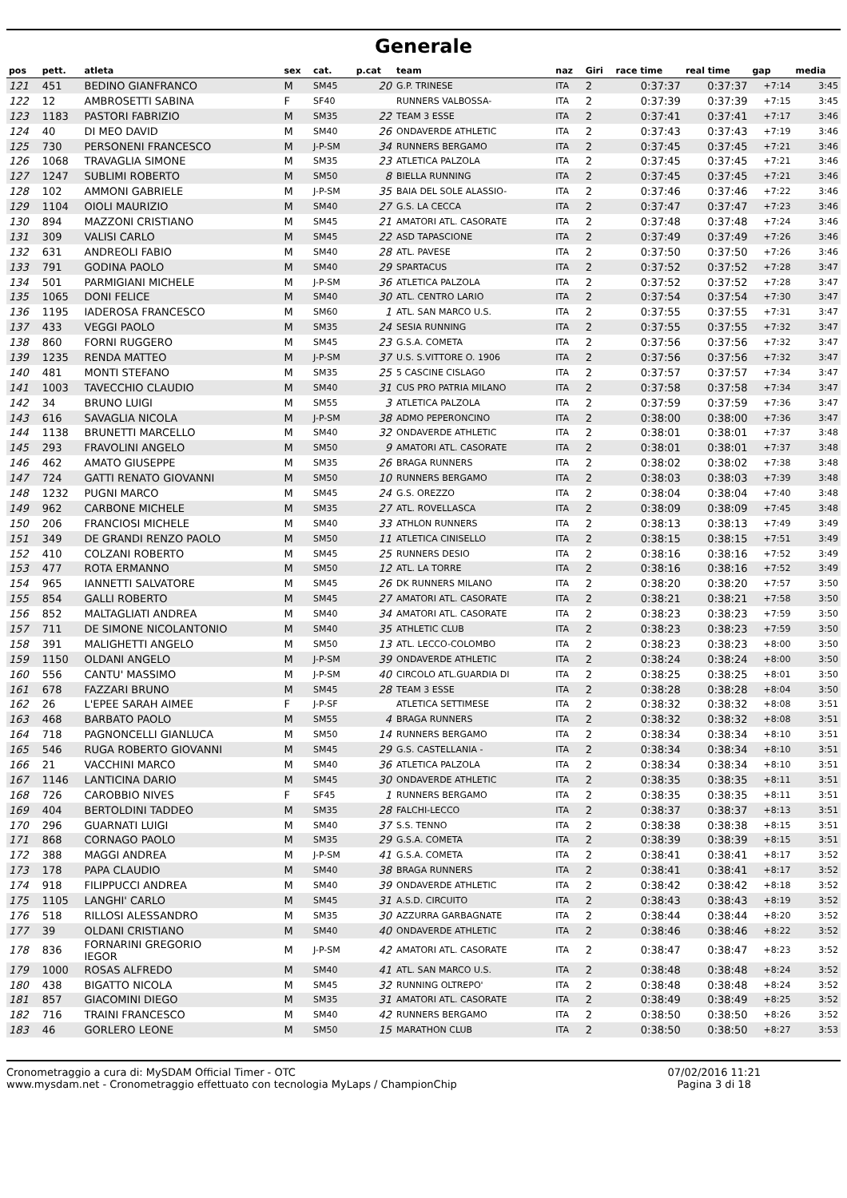Generale
| pos | pett. | atleta | sex | cat. | p.cat | team | naz | Giri | race time | real time | gap | media |
| --- | --- | --- | --- | --- | --- | --- | --- | --- | --- | --- | --- | --- |
| 121 | 451 | BEDINO GIANFRANCO | M | SM45 | 20 | G.P. TRINESE | ITA | 2 | 0:37:37 | 0:37:37 | +7:14 | 3:45 |
| 122 | 12 | AMBROSETTI SABINA | F | SF40 | | RUNNERS VALBOSSA- | ITA | 2 | 0:37:39 | 0:37:39 | +7:15 | 3:45 |
| 123 | 1183 | PASTORI FABRIZIO | M | SM35 | 22 | TEAM 3 ESSE | ITA | 2 | 0:37:41 | 0:37:41 | +7:17 | 3:46 |
| 124 | 40 | DI MEO DAVID | M | SM40 | 26 | ONDAVERDE ATHLETIC | ITA | 2 | 0:37:43 | 0:37:43 | +7:19 | 3:46 |
| 125 | 730 | PERSONENI FRANCESCO | M | J-P-SM | 34 | RUNNERS BERGAMO | ITA | 2 | 0:37:45 | 0:37:45 | +7:21 | 3:46 |
| 126 | 1068 | TRAVAGLIA SIMONE | M | SM35 | 23 | ATLETICA PALZOLA | ITA | 2 | 0:37:45 | 0:37:45 | +7:21 | 3:46 |
| 127 | 1247 | SUBLIMI ROBERTO | M | SM50 | 8 | BIELLA RUNNING | ITA | 2 | 0:37:45 | 0:37:45 | +7:21 | 3:46 |
| 128 | 102 | AMMONI GABRIELE | M | J-P-SM | 35 | BAIA DEL SOLE ALASSIO- | ITA | 2 | 0:37:46 | 0:37:46 | +7:22 | 3:46 |
| 129 | 1104 | OIOLI MAURIZIO | M | SM40 | 27 | G.S. LA CECCA | ITA | 2 | 0:37:47 | 0:37:47 | +7:23 | 3:46 |
| 130 | 894 | MAZZONI CRISTIANO | M | SM45 | 21 | AMATORI ATL. CASORATE | ITA | 2 | 0:37:48 | 0:37:48 | +7:24 | 3:46 |
| 131 | 309 | VALISI CARLO | M | SM45 | 22 | ASD TAPASCIONE | ITA | 2 | 0:37:49 | 0:37:49 | +7:26 | 3:46 |
| 132 | 631 | ANDREOLI FABIO | M | SM40 | 28 | ATL. PAVESE | ITA | 2 | 0:37:50 | 0:37:50 | +7:26 | 3:46 |
| 133 | 791 | GODINA PAOLO | M | SM40 | 29 | SPARTACUS | ITA | 2 | 0:37:52 | 0:37:52 | +7:28 | 3:47 |
| 134 | 501 | PARMIGIANI MICHELE | M | J-P-SM | 36 | ATLETICA PALZOLA | ITA | 2 | 0:37:52 | 0:37:52 | +7:28 | 3:47 |
| 135 | 1065 | DONI FELICE | M | SM40 | 30 | ATL. CENTRO LARIO | ITA | 2 | 0:37:54 | 0:37:54 | +7:30 | 3:47 |
| 136 | 1195 | IADEROSA FRANCESCO | M | SM60 | 1 | ATL. SAN MARCO U.S. | ITA | 2 | 0:37:55 | 0:37:55 | +7:31 | 3:47 |
| 137 | 433 | VEGGI PAOLO | M | SM35 | 24 | SESIA RUNNING | ITA | 2 | 0:37:55 | 0:37:55 | +7:32 | 3:47 |
| 138 | 860 | FORNI RUGGERO | M | SM45 | 23 | G.S.A. COMETA | ITA | 2 | 0:37:56 | 0:37:56 | +7:32 | 3:47 |
| 139 | 1235 | RENDA MATTEO | M | J-P-SM | 37 | U.S. S.VITTORE O. 1906 | ITA | 2 | 0:37:56 | 0:37:56 | +7:32 | 3:47 |
| 140 | 481 | MONTI STEFANO | M | SM35 | 25 | 5 CASCINE CISLAGO | ITA | 2 | 0:37:57 | 0:37:57 | +7:34 | 3:47 |
| 141 | 1003 | TAVECCHIO CLAUDIO | M | SM40 | 31 | CUS PRO PATRIA MILANO | ITA | 2 | 0:37:58 | 0:37:58 | +7:34 | 3:47 |
| 142 | 34 | BRUNO LUIGI | M | SM55 | 3 | ATLETICA PALZOLA | ITA | 2 | 0:37:59 | 0:37:59 | +7:36 | 3:47 |
| 143 | 616 | SAVAGLIA NICOLA | M | J-P-SM | 38 | ADMO PEPERONCINO | ITA | 2 | 0:38:00 | 0:38:00 | +7:36 | 3:47 |
| 144 | 1138 | BRUNETTI MARCELLO | M | SM40 | 32 | ONDAVERDE ATHLETIC | ITA | 2 | 0:38:01 | 0:38:01 | +7:37 | 3:48 |
| 145 | 293 | FRAVOLINI ANGELO | M | SM50 | 9 | AMATORI ATL. CASORATE | ITA | 2 | 0:38:01 | 0:38:01 | +7:37 | 3:48 |
| 146 | 462 | AMATO GIUSEPPE | M | SM35 | 26 | BRAGA RUNNERS | ITA | 2 | 0:38:02 | 0:38:02 | +7:38 | 3:48 |
| 147 | 724 | GATTI RENATO GIOVANNI | M | SM50 | 10 | RUNNERS BERGAMO | ITA | 2 | 0:38:03 | 0:38:03 | +7:39 | 3:48 |
| 148 | 1232 | PUGNI MARCO | M | SM45 | 24 | G.S. OREZZO | ITA | 2 | 0:38:04 | 0:38:04 | +7:40 | 3:48 |
| 149 | 962 | CARBONE MICHELE | M | SM35 | 27 | ATL. ROVELLASCA | ITA | 2 | 0:38:09 | 0:38:09 | +7:45 | 3:48 |
| 150 | 206 | FRANCIOSI MICHELE | M | SM40 | 33 | ATHLON RUNNERS | ITA | 2 | 0:38:13 | 0:38:13 | +7:49 | 3:49 |
| 151 | 349 | DE GRANDI RENZO PAOLO | M | SM50 | 11 | ATLETICA CINISELLO | ITA | 2 | 0:38:15 | 0:38:15 | +7:51 | 3:49 |
| 152 | 410 | COLZANI ROBERTO | M | SM45 | 25 | RUNNERS DESIO | ITA | 2 | 0:38:16 | 0:38:16 | +7:52 | 3:49 |
| 153 | 477 | ROTA ERMANNO | M | SM50 | 12 | ATL. LA TORRE | ITA | 2 | 0:38:16 | 0:38:16 | +7:52 | 3:49 |
| 154 | 965 | IANNETTI SALVATORE | M | SM45 | 26 | DK RUNNERS MILANO | ITA | 2 | 0:38:20 | 0:38:20 | +7:57 | 3:50 |
| 155 | 854 | GALLI ROBERTO | M | SM45 | 27 | AMATORI ATL. CASORATE | ITA | 2 | 0:38:21 | 0:38:21 | +7:58 | 3:50 |
| 156 | 852 | MALTAGLIATI ANDREA | M | SM40 | 34 | AMATORI ATL. CASORATE | ITA | 2 | 0:38:23 | 0:38:23 | +7:59 | 3:50 |
| 157 | 711 | DE SIMONE NICOLANTONIO | M | SM40 | 35 | ATHLETIC CLUB | ITA | 2 | 0:38:23 | 0:38:23 | +7:59 | 3:50 |
| 158 | 391 | MALIGHETTI ANGELO | M | SM50 | 13 | ATL. LECCO-COLOMBO | ITA | 2 | 0:38:23 | 0:38:23 | +8:00 | 3:50 |
| 159 | 1150 | OLDANI ANGELO | M | J-P-SM | 39 | ONDAVERDE ATHLETIC | ITA | 2 | 0:38:24 | 0:38:24 | +8:00 | 3:50 |
| 160 | 556 | CANTU' MASSIMO | M | J-P-SM | 40 | CIRCOLO ATL.GUARDIA DI | ITA | 2 | 0:38:25 | 0:38:25 | +8:01 | 3:50 |
| 161 | 678 | FAZZARI BRUNO | M | SM45 | 28 | TEAM 3 ESSE | ITA | 2 | 0:38:28 | 0:38:28 | +8:04 | 3:50 |
| 162 | 26 | L'EPEE SARAH AIMEE | F | J-P-SF | | ATLETICA SETTIMESE | ITA | 2 | 0:38:32 | 0:38:32 | +8:08 | 3:51 |
| 163 | 468 | BARBATO PAOLO | M | SM55 | 4 | BRAGA RUNNERS | ITA | 2 | 0:38:32 | 0:38:32 | +8:08 | 3:51 |
| 164 | 718 | PAGNONCELLI GIANLUCA | M | SM50 | 14 | RUNNERS BERGAMO | ITA | 2 | 0:38:34 | 0:38:34 | +8:10 | 3:51 |
| 165 | 546 | RUGA ROBERTO GIOVANNI | M | SM45 | 29 | G.S. CASTELLANIA - | ITA | 2 | 0:38:34 | 0:38:34 | +8:10 | 3:51 |
| 166 | 21 | VACCHINI MARCO | M | SM40 | 36 | ATLETICA PALZOLA | ITA | 2 | 0:38:34 | 0:38:34 | +8:10 | 3:51 |
| 167 | 1146 | LANTICINA DARIO | M | SM45 | 30 | ONDAVERDE ATHLETIC | ITA | 2 | 0:38:35 | 0:38:35 | +8:11 | 3:51 |
| 168 | 726 | CAROBBIO NIVES | F | SF45 | 1 | RUNNERS BERGAMO | ITA | 2 | 0:38:35 | 0:38:35 | +8:11 | 3:51 |
| 169 | 404 | BERTOLDINI TADDEO | M | SM35 | 28 | FALCHI-LECCO | ITA | 2 | 0:38:37 | 0:38:37 | +8:13 | 3:51 |
| 170 | 296 | GUARNATI LUIGI | M | SM40 | 37 | S.S. TENNO | ITA | 2 | 0:38:38 | 0:38:38 | +8:15 | 3:51 |
| 171 | 868 | CORNAGO PAOLO | M | SM35 | 29 | G.S.A. COMETA | ITA | 2 | 0:38:39 | 0:38:39 | +8:15 | 3:51 |
| 172 | 388 | MAGGI ANDREA | M | J-P-SM | 41 | G.S.A. COMETA | ITA | 2 | 0:38:41 | 0:38:41 | +8:17 | 3:52 |
| 173 | 178 | PAPA CLAUDIO | M | SM40 | 38 | BRAGA RUNNERS | ITA | 2 | 0:38:41 | 0:38:41 | +8:17 | 3:52 |
| 174 | 918 | FILIPPUCCI ANDREA | M | SM40 | 39 | ONDAVERDE ATHLETIC | ITA | 2 | 0:38:42 | 0:38:42 | +8:18 | 3:52 |
| 175 | 1105 | LANGHI' CARLO | M | SM45 | 31 | A.S.D. CIRCUITO | ITA | 2 | 0:38:43 | 0:38:43 | +8:19 | 3:52 |
| 176 | 518 | RILLOSI ALESSANDRO | M | SM35 | 30 | AZZURRA GARBAGNATE | ITA | 2 | 0:38:44 | 0:38:44 | +8:20 | 3:52 |
| 177 | 39 | OLDANI CRISTIANO | M | SM40 | 40 | ONDAVERDE ATHLETIC | ITA | 2 | 0:38:46 | 0:38:46 | +8:22 | 3:52 |
| 178 | 836 | FORNARINI GREGORIO IEGOR | M | J-P-SM | 42 | AMATORI ATL. CASORATE | ITA | 2 | 0:38:47 | 0:38:47 | +8:23 | 3:52 |
| 179 | 1000 | ROSAS ALFREDO | M | SM40 | 41 | ATL. SAN MARCO U.S. | ITA | 2 | 0:38:48 | 0:38:48 | +8:24 | 3:52 |
| 180 | 438 | BIGATTO NICOLA | M | SM45 | 32 | RUNNING OLTREPO' | ITA | 2 | 0:38:48 | 0:38:48 | +8:24 | 3:52 |
| 181 | 857 | GIACOMINI DIEGO | M | SM35 | 31 | AMATORI ATL. CASORATE | ITA | 2 | 0:38:49 | 0:38:49 | +8:25 | 3:52 |
| 182 | 716 | TRAINI FRANCESCO | M | SM40 | 42 | RUNNERS BERGAMO | ITA | 2 | 0:38:50 | 0:38:50 | +8:26 | 3:52 |
| 183 | 46 | GORLERO LEONE | M | SM50 | 15 | MARATHON CLUB | ITA | 2 | 0:38:50 | 0:38:50 | +8:27 | 3:53 |
Cronometraggio a cura di: MySDAM Official Timer - OTC
www.mysdam.net - Cronometraggio effettuato con tecnologia MyLaps / ChampionChip
07/02/2016 11:21
Pagina 3 di 18